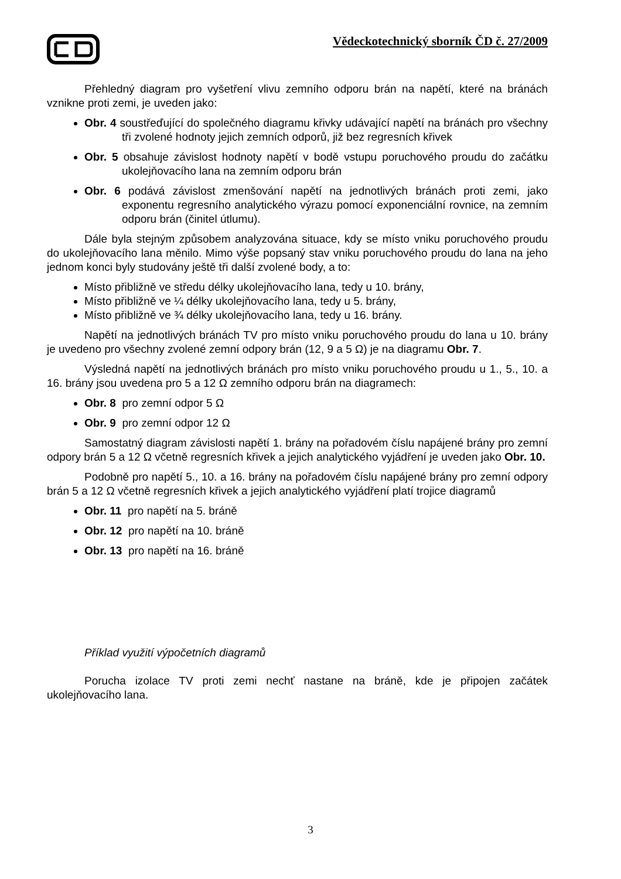Vědeckotechnický sborník ČD č. 27/2009
Přehledný diagram pro vyšetření vlivu zemního odporu brán na napětí, které na bránách vznikne proti zemi, je uveden jako:
Obr. 4 soustřeďující do společného diagramu křivky udávající napětí na bránách pro všechny tři zvolené hodnoty jejich zemních odporů, již bez regresních křivek
Obr. 5 obsahuje závislost hodnoty napětí v bodě vstupu poruchového proudu do začátku ukolejňovacího lana na zemním odporu brán
Obr. 6 podává závislost zmenšování napětí na jednotlivých bránách proti zemi, jako exponentu regresního analytického výrazu pomocí exponenciální rovnice, na zemním odporu brán (činitel útlumu).
Dále byla stejným způsobem analyzována situace, kdy se místo vniku poruchového proudu do ukolejňovacího lana měnilo. Mimo výše popsaný stav vniku poruchového proudu do lana na jeho jednom konci byly studovány ještě tři další zvolené body, a to:
Místo přibližně ve středu délky ukolejňovacího lana, tedy u 10. brány,
Místo přibližně ve ¼ délky ukolejňovacího lana, tedy u 5. brány,
Místo přibližně ve ¾ délky ukolejňovacího lana, tedy u 16. brány.
Napětí na jednotlivých bránách TV pro místo vniku poruchového proudu do lana u 10. brány je uvedeno pro všechny zvolené zemní odpory brán (12, 9 a 5 Ω) je na diagramu Obr. 7.
Výsledná napětí na jednotlivých bránách pro místo vniku poruchového proudu u 1., 5., 10. a 16. brány jsou uvedena pro 5 a 12 Ω zemního odporu brán na diagramech:
Obr. 8 pro zemní odpor 5 Ω
Obr. 9 pro zemní odpor 12 Ω
Samostatný diagram závislosti napětí 1. brány na pořadovém číslu napájené brány pro zemní odpory brán 5 a 12 Ω včetně regresních křivek a jejich analytického vyjádření je uveden jako Obr. 10.
Podobně pro napětí 5., 10. a 16. brány na pořadovém číslu napájené brány pro zemní odpory brán 5 a 12 Ω včetně regresních křivek a jejich analytického vyjádření platí trojice diagramů
Obr. 11 pro napětí na 5. bráně
Obr. 12 pro napětí na 10. bráně
Obr. 13 pro napětí na 16. bráně
Příklad využití výpočetních diagramů
Porucha izolace TV proti zemi nechť nastane na bráně, kde je připojen začátek ukolejňovacího lana.
3